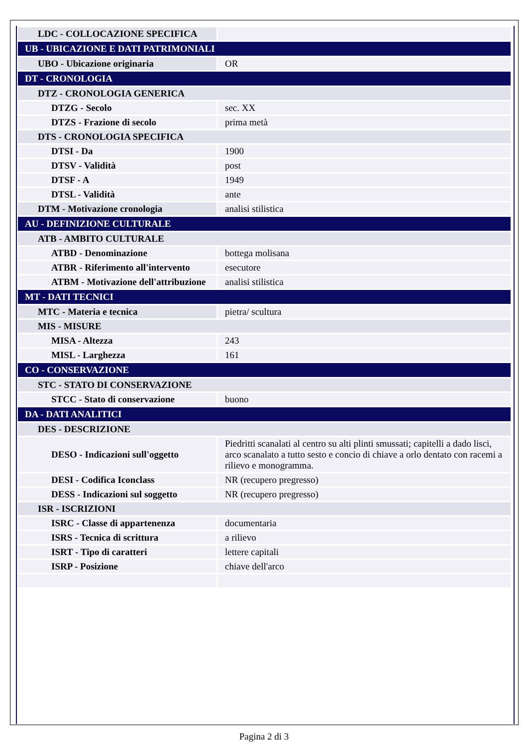| LDC - COLLOCAZIONE SPECIFICA | |
| UB - UBICAZIONE E DATI PATRIMONIALI | |
| UBO - Ubicazione originaria | OR |
| DT - CRONOLOGIA | |
| DTZ - CRONOLOGIA GENERICA | |
| DTZG - Secolo | sec. XX |
| DTZS - Frazione di secolo | prima metà |
| DTS - CRONOLOGIA SPECIFICA | |
| DTSI - Da | 1900 |
| DTSV - Validità | post |
| DTSF - A | 1949 |
| DTSL - Validità | ante |
| DTM - Motivazione cronologia | analisi stilistica |
| AU - DEFINIZIONE CULTURALE | |
| ATB - AMBITO CULTURALE | |
| ATBD - Denominazione | bottega molisana |
| ATBR - Riferimento all'intervento | esecutore |
| ATBM - Motivazione dell'attribuzione | analisi stilistica |
| MT - DATI TECNICI | |
| MTC - Materia e tecnica | pietra/ scultura |
| MIS - MISURE | |
| MISA - Altezza | 243 |
| MISL - Larghezza | 161 |
| CO - CONSERVAZIONE | |
| STC - STATO DI CONSERVAZIONE | |
| STCC - Stato di conservazione | buono |
| DA - DATI ANALITICI | |
| DES - DESCRIZIONE | |
| DESO - Indicazioni sull'oggetto | Piedritti scanalati al centro su alti plinti smussati; capitelli a dado lisci, arco scanalato a tutto sesto e concio di chiave a orlo dentato con racemi a rilievo e monogramma. |
| DESI - Codifica Iconclass | NR (recupero pregresso) |
| DESS - Indicazioni sul soggetto | NR (recupero pregresso) |
| ISR - ISCRIZIONI | |
| ISRC - Classe di appartenenza | documentaria |
| ISRS - Tecnica di scrittura | a rilievo |
| ISRT - Tipo di caratteri | lettere capitali |
| ISRP - Posizione | chiave dell'arco |
Pagina 2 di 3